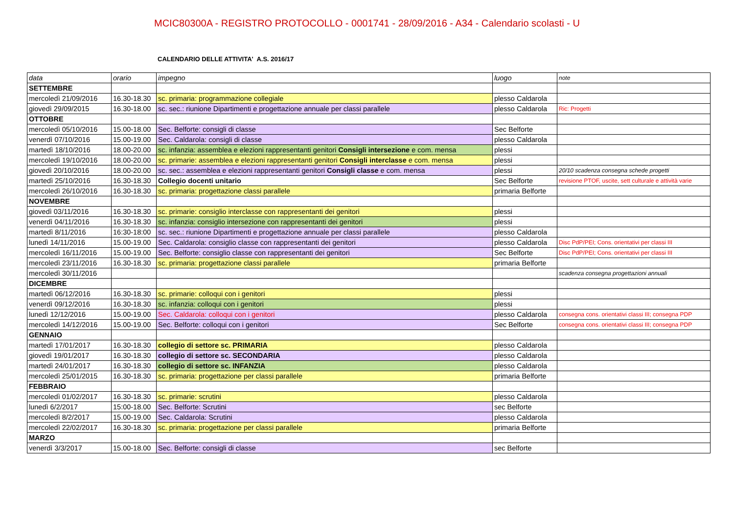MCIC80300A - REGISTRO PROTOCOLLO - 0001741 - 28/09/2016 - A34 - Calendario scolasti - U
CALENDARIO DELLE ATTIVITA' A.S. 2016/17
| data | orario | impegno | luogo | note |
| --- | --- | --- | --- | --- |
| SETTEMBRE | | | | |
| mercoledì 21/09/2016 | 16.30-18.30 | sc. primaria: programmazione collegiale | plesso Caldarola | |
| giovedì 29/09/2015 | 16.30-18.00 | sc. sec.: riunione Dipartimenti e progettazione annuale per classi parallele | plesso Caldarola | Ric: Progetti |
| OTTOBRE | | | | |
| mercoledì 05/10/2016 | 15.00-18.00 | Sec. Belforte: consigli di classe | Sec Belforte | |
| venerdì 07/10/2016 | 15.00-19.00 | Sec. Caldarola: consigli di classe | plesso Caldarola | |
| martedì 18/10/2016 | 18.00-20.00 | sc. infanzia: assemblea e elezioni rappresentanti genitori Consigli intersezione e com. mensa | plessi | |
| mercoledì 19/10/2016 | 18.00-20.00 | sc. primarie: assemblea e elezioni rappresentanti genitori Consigli interclasse e com. mensa | plessi | |
| giovedì 20/10/2016 | 18.00-20.00 | sc. sec.: assemblea e elezioni rappresentanti genitori Consigli classe e com. mensa | plessi | 20/10 scadenza consegna schede progetti |
| martedì 25/10/2016 | 16.30-18.30 | Collegio docenti unitario | Sec Belforte | revisione PTOF, uscite, sett culturale e attività varie |
| mercoledì 26/10/2016 | 16.30-18.30 | sc. primaria: progettazione classi parallele | primaria Belforte | |
| NOVEMBRE | | | | |
| giovedì 03/11/2016 | 16.30-18.30 | sc. primarie: consiglio interclasse con rappresentanti dei genitori | plessi | |
| venerdì 04/11/2016 | 16.30-18.30 | sc. infanzia: consiglio intersezione con rappresentanti dei genitori | plessi | |
| martedì 8/11/2016 | 16:30-18:00 | sc. sec.: riunione Dipartimenti e progettazione annuale per classi parallele | plesso Caldarola | |
| lunedì 14/11/2016 | 15.00-19.00 | Sec. Caldarola: consiglio classe con rappresentanti dei genitori | plesso Caldarola | Disc PdP/PEI; Cons. orientativi per classi III |
| mercoledì 16/11/2016 | 15.00-19.00 | Sec. Belforte: consiglio classe con rappresentanti dei genitori | Sec Belforte | Disc PdP/PEI; Cons. orientativi per classi III |
| mercoledì 23/11/2016 | 16.30-18.30 | sc. primaria: progettazione classi parallele | primaria Belforte | |
| mercoledì 30/11/2016 | | | | scadenza consegna progettazioni annuali |
| DICEMBRE | | | | |
| martedì 06/12/2016 | 16.30-18.30 | sc. primarie: colloqui con i genitori | plessi | |
| venerdì 09/12/2016 | 16.30-18.30 | sc. infanzia: colloqui con i genitori | plessi | |
| lunedì 12/12/2016 | 15.00-19.00 | Sec. Caldarola: colloqui con i genitori | plesso Caldarola | consegna cons. orientativi classi III; consegna PDP |
| mercoledì 14/12/2016 | 15.00-19.00 | Sec. Belforte: colloqui con i genitori | Sec Belforte | consegna cons. orientativi classi III; consegna PDP |
| GENNAIO | | | | |
| martedì 17/01/2017 | 16.30-18.30 | collegio di settore sc. PRIMARIA | plesso Caldarola | |
| giovedì 19/01/2017 | 16.30-18.30 | collegio di settore sc. SECONDARIA | plesso Caldarola | |
| martedì 24/01/2017 | 16.30-18.30 | collegio di settore sc. INFANZIA | plesso Caldarola | |
| mercoledì 25/01/2015 | 16.30-18.30 | sc. primaria: progettazione per classi parallele | primaria Belforte | |
| FEBBRAIO | | | | |
| mercoledì 01/02/2017 | 16.30-18.30 | sc. primarie: scrutini | plesso Caldarola | |
| lunedì 6/2/2017 | 15:00-18.00 | Sec. Belforte: Scrutini | sec Belforte | |
| mercoledì 8/2/2017 | 15.00-19.00 | Sec. Caldarola: Scrutini | plesso Caldarola | |
| mercoledì 22/02/2017 | 16.30-18.30 | sc. primaria: progettazione per classi parallele | primaria Belforte | |
| MARZO | | | | |
| venerdì 3/3/2017 | 15.00-18.00 | Sec. Belforte: consigli di classe | sec Belforte | |